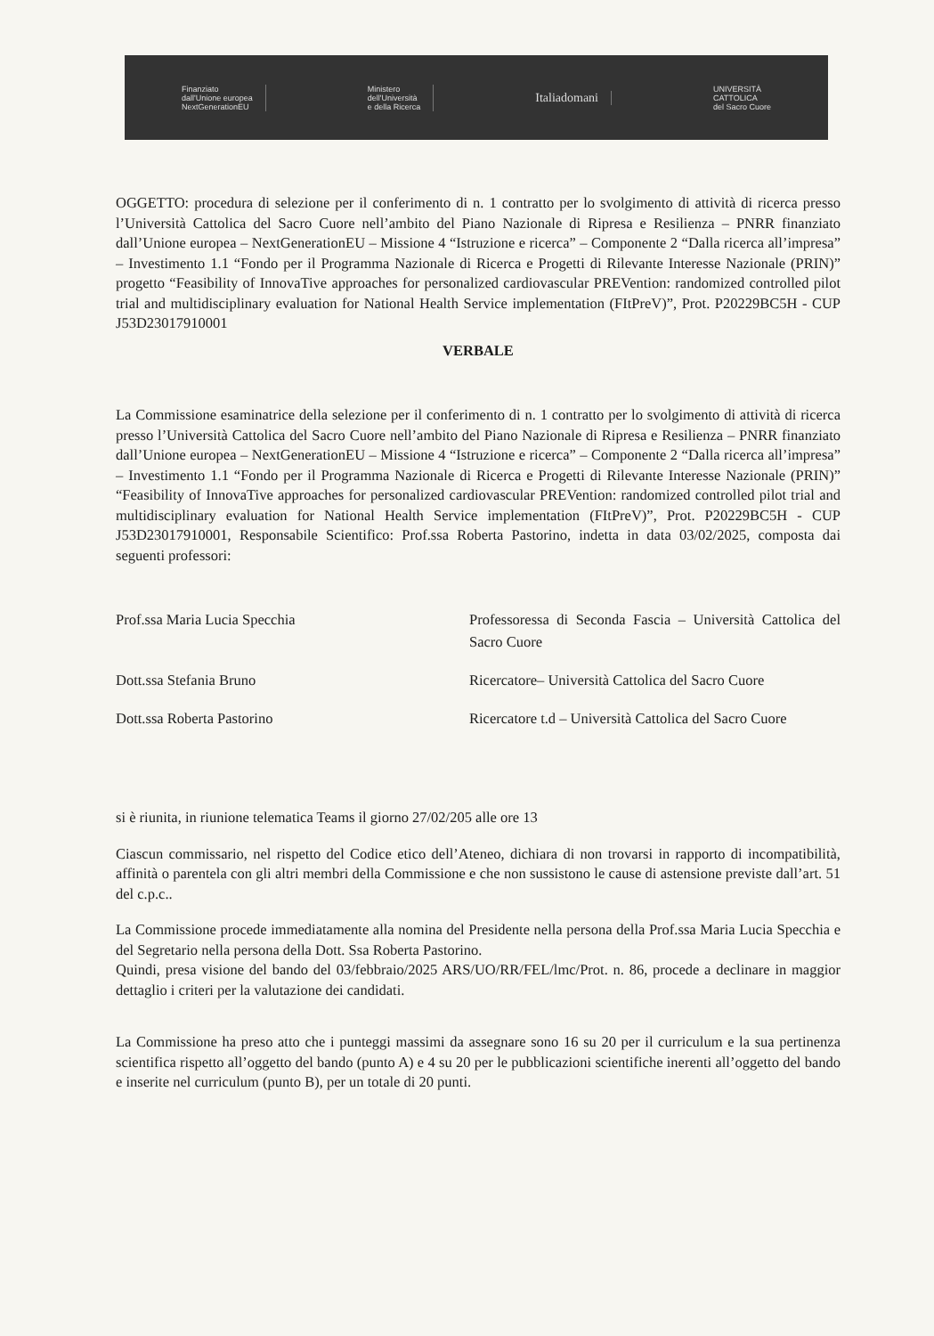Finanziato
dall'Unione europea
NextGenerationEU
Ministero
dell'Università
e della Ricerca
Italiadomani
UNIVERSITÀ
CATTOLICA
del Sacro Cuore
OGGETTO: procedura di selezione per il conferimento di n. 1 contratto per lo svolgimento di attività di ricerca presso l’Università Cattolica del Sacro Cuore nell’ambito del Piano Nazionale di Ripresa e Resilienza – PNRR finanziato dall’Unione europea – NextGenerationEU – Missione 4 “Istruzione e ricerca” – Componente 2 “Dalla ricerca all’impresa” – Investimento 1.1 “Fondo per il Programma Nazionale di Ricerca e Progetti di Rilevante Interesse Nazionale (PRIN)” progetto “Feasibility of InnovaTive approaches for personalized cardiovascular PREVention: randomized controlled pilot trial and multidisciplinary evaluation for National Health Service implementation (FItPreV)”, Prot. P20229BC5H - CUP J53D23017910001
VERBALE
La Commissione esaminatrice della selezione per il conferimento di n. 1 contratto per lo svolgimento di attività di ricerca presso l’Università Cattolica del Sacro Cuore nell’ambito del Piano Nazionale di Ripresa e Resilienza – PNRR finanziato dall’Unione europea – NextGenerationEU – Missione 4 “Istruzione e ricerca” – Componente 2 “Dalla ricerca all’impresa” – Investimento 1.1 “Fondo per il Programma Nazionale di Ricerca e Progetti di Rilevante Interesse Nazionale (PRIN)” “Feasibility of InnovaTive approaches for personalized cardiovascular PREVention: randomized controlled pilot trial and multidisciplinary evaluation for National Health Service implementation (FItPreV)”, Prot. P20229BC5H - CUP J53D23017910001, Responsabile Scientifico: Prof.ssa Roberta Pastorino, indetta in data 03/02/2025, composta dai seguenti professori:
Prof.ssa Maria Lucia Specchia Professoressa di Seconda Fascia – Università Cattolica del Sacro Cuore
Dott.ssa Stefania Bruno Ricercatore– Università Cattolica del Sacro Cuore
Dott.ssa Roberta Pastorino Ricercatore t.d – Università Cattolica del Sacro Cuore
si è riunita, in riunione telematica Teams il giorno 27/02/205 alle ore 13
Ciascun commissario, nel rispetto del Codice etico dell’Ateneo, dichiara di non trovarsi in rapporto di incompatibilità, affinità o parentela con gli altri membri della Commissione e che non sussistono le cause di astensione previste dall’art. 51 del c.p.c..
La Commissione procede immediatamente alla nomina del Presidente nella persona della Prof.ssa Maria Lucia Specchia e del Segretario nella persona della Dott. Ssa Roberta Pastorino.
Quindi, presa visione del bando del 03/febbraio/2025 ARS/UO/RR/FEL/lmc/Prot. n. 86, procede a declinare in maggior dettaglio i criteri per la valutazione dei candidati.
La Commissione ha preso atto che i punteggi massimi da assegnare sono 16 su 20 per il curriculum e la sua pertinenza scientifica rispetto all’oggetto del bando (punto A) e 4 su 20 per le pubblicazioni scientifiche inerenti all’oggetto del bando e inserite nel curriculum (punto B), per un totale di 20 punti.